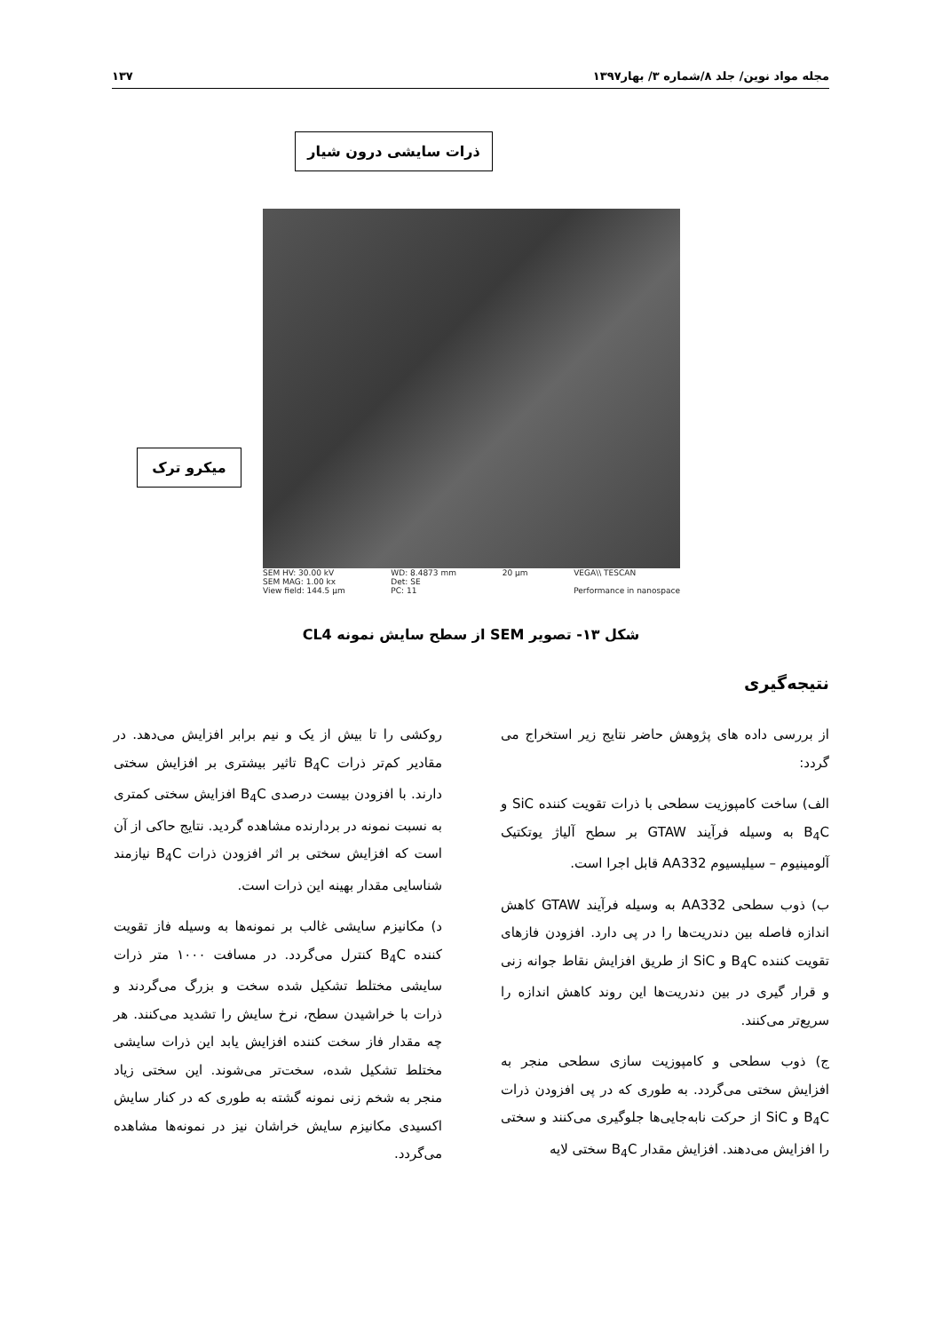مجله مواد نوین/ جلد ۸/شماره ۳/ بهار۱۳۹۷ ۱۳۷
ذرات سایشی درون شیار
میکرو ترک
SEM HV: 30.00 kV
SEM MAG: 1.00 kx
View field: 144.5 μm WD: 8.4873 mm
Det: SE
PC: 11 20 μm VEGA\\ TESCAN
Performance in nanospace
شکل ۱۳- تصویر SEM از سطح سایش نمونه CL4
نتیجه‌گیری
از بررسی داده های پژوهش حاضر نتایج زیر استخراج می گردد:
الف) ساخت کامپوزیت سطحی با ذرات تقویت کننده SiC و B<sub>4</sub>C به وسیله فرآیند GTAW بر سطح آلیاژ یوتکتیک آلومینیوم – سیلیسیوم AA332 قابل اجرا است.
ب) ذوب سطحی AA332 به وسیله فرآیند GTAW کاهش اندازه فاصله بین دندریت‌ها را در پی دارد. افزودن فازهای تقویت کننده B<sub>4</sub>C و SiC از طریق افزایش نقاط جوانه زنی و قرار گیری در بین دندریت‌ها این روند کاهش اندازه را سریع‌تر می‌کنند.
ج) ذوب سطحی و کامپوزیت سازی سطحی منجر به افزایش سختی می‌گردد. به طوری که در پی افزودن ذرات B<sub>4</sub>C و SiC از حرکت نابه‌جایی‌ها جلوگیری می‌کنند و سختی را افزایش می‌دهند. افزایش مقدار B<sub>4</sub>C سختی لایه
روکشی را تا بیش از یک و نیم برابر افزایش می‌دهد. در مقادیر کم‌تر ذرات B<sub>4</sub>C تاثیر بیشتری بر افزایش سختی دارند. با افزودن بیست درصدی B<sub>4</sub>C افزایش سختی کمتری به نسبت نمونه در بردارنده مشاهده گردید. نتایج حاکی از آن است که افزایش سختی بر اثر افزودن ذرات B<sub>4</sub>C نیازمند شناسایی مقدار بهینه این ذرات است.
د) مکانیزم سایشی غالب بر نمونه‌ها به وسیله فاز تقویت کننده B<sub>4</sub>C کنترل می‌گردد. در مسافت ۱۰۰۰ متر ذرات سایشی مختلط تشکیل شده سخت و بزرگ می‌گردند و ذرات با خراشیدن سطح، نرخ سایش را تشدید می‌کنند. هر چه مقدار فاز سخت کننده افزایش یابد این ذرات سایشی مختلط تشکیل شده، سخت‌تر می‌شوند. این سختی زیاد منجر به شخم زنی نمونه گشته به طوری که در کنار سایش اکسیدی مکانیزم سایش خراشان نیز در نمونه‌ها مشاهده می‌گردد.